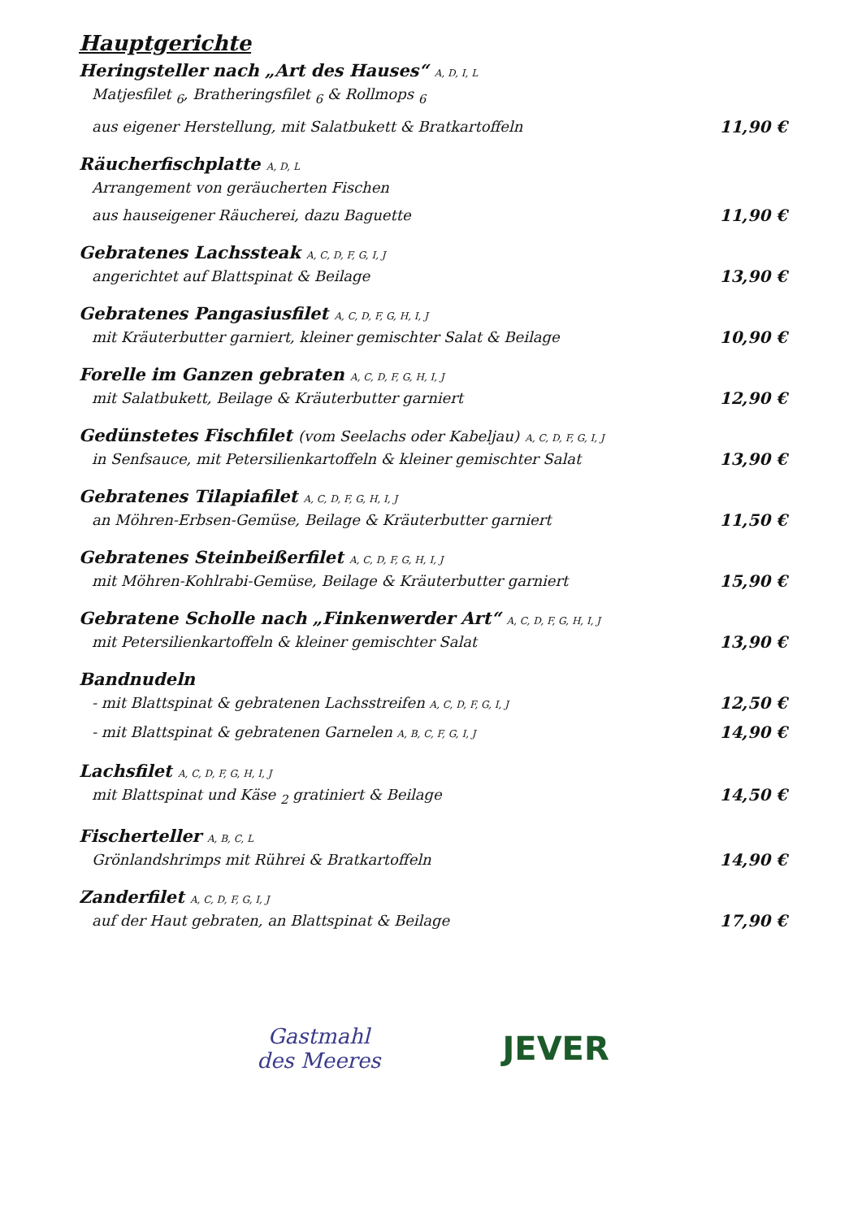Hauptgerichte
Heringsteller nach „Art des Hauses“ A, D, I, L
Matjesfilet <sub>6</sub>, Bratheringsfilet <sub>6</sub> & Rollmops <sub>6</sub>
aus eigener Herstellung, mit Salatbukett & Bratkartoffeln 11,90 €
Räucherfischplatte A, D, L
Arrangement von geräucherten Fischen
aus hauseigener Räucherei, dazu Baguette 11,90 €
Gebratenes Lachssteak A, C, D, F, G, I, J
angerichtet auf Blattspinat & Beilage 13,90 €
Gebratenes Pangasiusfilet A, C, D, F, G, H, I, J
mit Kräuterbutter garniert, kleiner gemischter Salat & Beilage 10,90 €
Forelle im Ganzen gebraten A, C, D, F, G, H, I, J
mit Salatbukett, Beilage & Kräuterbutter garniert 12,90 €
Gedünstetes Fischfilet (vom Seelachs oder Kabeljau) A, C, D, F, G, I, J
in Senfsauce, mit Petersilienkartoffeln & kleiner gemischter Salat 13,90 €
Gebratenes Tilapiafilet A, C, D, F, G, H, I, J
an Möhren-Erbsen-Gemüse, Beilage & Kräuterbutter garniert 11,50 €
Gebratenes Steinbeißerfilet A, C, D, F, G, H, I, J
mit Möhren-Kohlrabi-Gemüse, Beilage & Kräuterbutter garniert 15,90 €
Gebratene Scholle nach „Finkenwerder Art“ A, C, D, F, G, H, I, J
mit Petersilienkartoffeln & kleiner gemischter Salat 13,90 €
Bandnudeln
- mit Blattspinat & gebratenen Lachsstreifen A, C, D, F, G, I, J 12,50 €
- mit Blattspinat & gebratenen Garnelen A, B, C, F, G, I, J 14,90 €
Lachsfilet A, C, D, F, G, H, I, J
mit Blattspinat und Käse <sub>2</sub> gratiniert & Beilage 14,50 €
Fischerteller A, B, C, L
Grönlandshrimps mit Rührei & Bratkartoffeln 14,90 €
Zanderfilet A, C, D, F, G, I, J
auf der Haut gebraten, an Blattspinat & Beilage 17,90 €
Gastmahl
des Meeres
JEVER